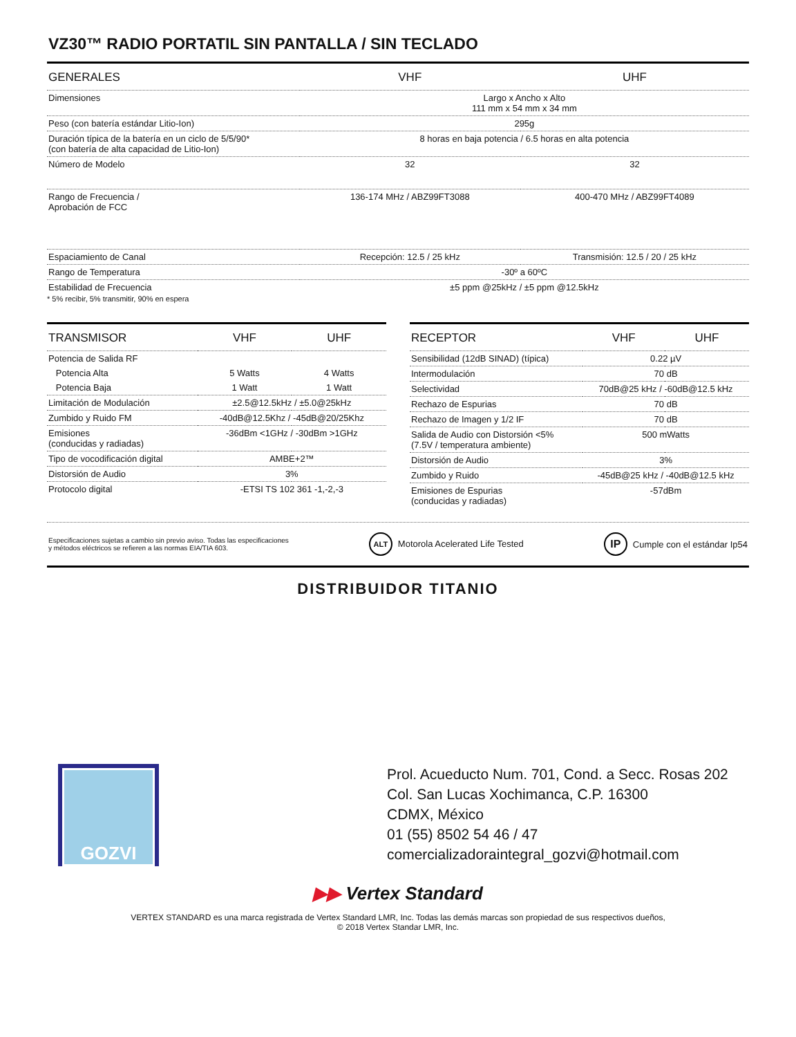VZ30™ RADIO PORTATIL SIN PANTALLA / SIN TECLADO
| GENERALES | VHF | UHF |
| --- | --- | --- |
| Dimensiones | Largo x Ancho x Alto 111 mm x 54 mm x 34 mm | |
| Peso (con batería estándar Litio-Ion) | 295g | |
| Duración típica de la batería en un ciclo de 5/5/90* (con batería de alta capacidad de Litio-Ion) | 8 horas en baja potencia / 6.5 horas en alta potencia | |
| Número de Modelo | 32 | 32 |
| Rango de Frecuencia / Aprobación de FCC | 136-174 MHz / ABZ99FT3088 | 400-470 MHz / ABZ99FT4089 |
| Espaciamiento de Canal | Recepción: 12.5 / 25 kHz | Transmisión: 12.5 / 20 / 25 kHz |
| Rango de Temperatura | -30º a 60ºC | |
| Estabilidad de Frecuencia | ±5 ppm @25kHz / ±5 ppm @12.5kHz | |
* 5% recibir, 5% transmitir, 90% en espera
| TRANSMISOR | VHF | UHF |
| --- | --- | --- |
| Potencia de Salida RF | | |
| Potencia Alta | 5 Watts | 4 Watts |
| Potencia Baja | 1 Watt | 1 Watt |
| Limitación de Modulación | ±2.5@12.5kHz / ±5.0@25kHz | |
| Zumbido y Ruido FM | -40dB@12.5Khz / -45dB@20/25Khz | |
| Emisiones (conducidas y radiadas) | -36dBm <1GHz / -30dBm >1GHz | |
| Tipo de vocodificación digital | AMBE+2™ | |
| Distorsión de Audio | 3% | |
| Protocolo digital | -ETSI TS 102 361 -1,-2,-3 | |
| RECEPTOR | VHF | UHF |
| --- | --- | --- |
| Sensibilidad (12dB SINAD) (típica) | 0.22 µV | |
| Intermodulación | 70 dB | |
| Selectividad | 70dB@25 kHz / -60dB@12.5 kHz | |
| Rechazo de Espurias | 70 dB | |
| Rechazo de Imagen y 1/2 IF | 70 dB | |
| Salida de Audio con Distorsión <5% (7.5V / temperatura ambiente) | 500 mWatts | |
| Distorsión de Audio | 3% | |
| Zumbido y Ruido | -45dB@25 kHz / -40dB@12.5 kHz | |
| Emisiones de Espurias (conducidas y radiadas) | -57dBm | |
Especificaciones sujetas a cambio sin previo aviso. Todas las especificaciones
y métodos eléctricos se refieren a las normas EIA/TIA 603.
ALT Motorola Acelerated Life Tested
IP Cumple con el estándar Ip54
DISTRIBUIDOR TITANIO
GOZVI
Prol. Acueducto Num. 701, Cond. a Secc. Rosas 202
Col. San Lucas Xochimanca, C.P. 16300
CDMX, México
01 (55) 8502 54 46 / 47
comercializadoraintegral_gozvi@hotmail.com
▶▶ Vertex Standard
VERTEX STANDARD es una marca registrada de Vertex Standard LMR, Inc. Todas las demás marcas son propiedad de sus respectivos dueños,
© 2018 Vertex Standar LMR, Inc.